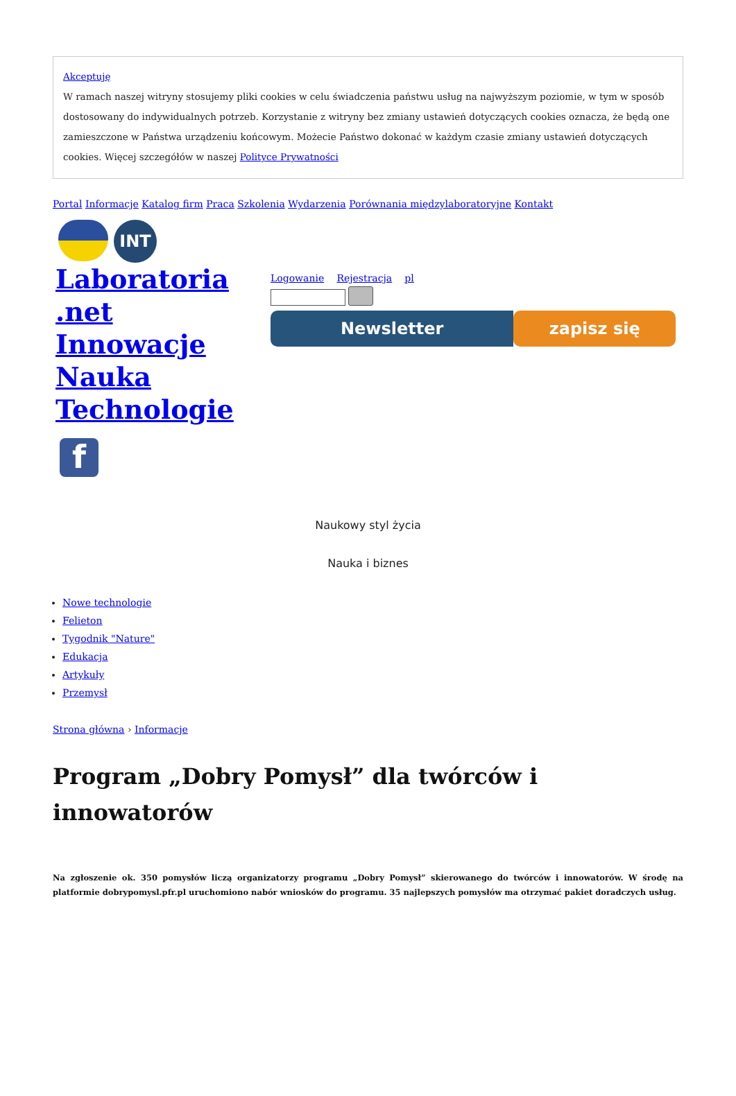Akceptuję
W ramach naszej witryny stosujemy pliki cookies w celu świadczenia państwu usług na najwyższym poziomie, w tym w sposób dostosowany do indywidualnych potrzeb. Korzystanie z witryny bez zmiany ustawień dotyczących cookies oznacza, że będą one zamieszczone w Państwa urządzeniu końcowym. Możecie Państwo dokonać w każdym czasie zmiany ustawień dotyczących cookies. Więcej szczegółów w naszej Polityce Prywatności
Portal Informacje Katalog firm Praca Szkolenia Wydarzenia Porównania międzylaboratoryjne Kontakt
INT
Laboratoria .net Innowacje Nauka Technologie
Logowanie Rejestracja pl
Newsletter zapisz się
f
Naukowy styl życia
Nauka i biznes
Nowe technologie
Felieton
Tygodnik "Nature"
Edukacja
Artykuły
Przemysł
Strona główna › Informacje
Program „Dobry Pomysł” dla twórców i innowatorów
Na zgłoszenie ok. 350 pomysłów liczą organizatorzy programu „Dobry Pomysł” skierowanego do twórców i innowatorów. W środę na platformie dobrypomysl.pfr.pl uruchomiono nabór wniosków do programu. 35 najlepszych pomysłów ma otrzymać pakiet doradczych usług.